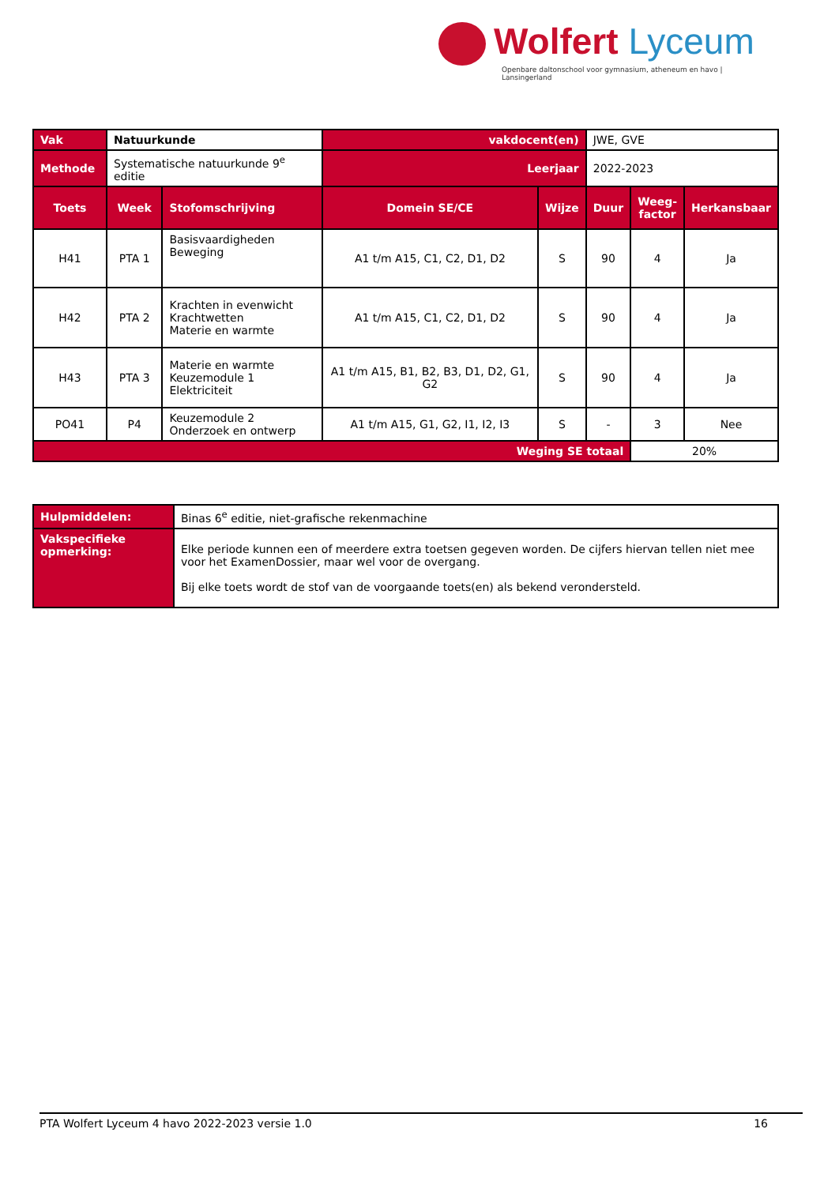Wolfert Lyceum
Openbare daltonschool voor gymnasium, atheneum en havo | Lansingerland
| Vak | Natuurkunde | | vakdocent(en) | | JWE, GVE | | |
| Methode | Systematische natuurkunde 9<sup>e</sup> editie | | Leerjaar | | 2022-2023 | | |
| Toets | Week | Stofomschrijving | Domein SE/CE | Wijze | Duur | Weeg- factor | Herkansbaar |
| H41 | PTA 1 | Basisvaardigheden Beweging | A1 t/m A15, C1, C2, D1, D2 | S | 90 | 4 | Ja |
| H42 | PTA 2 | Krachten in evenwicht Krachtwetten Materie en warmte | A1 t/m A15, C1, C2, D1, D2 | S | 90 | 4 | Ja |
| H43 | PTA 3 | Materie en warmte Keuzemodule 1 Elektriciteit | A1 t/m A15, B1, B2, B3, D1, D2, G1, G2 | S | 90 | 4 | Ja |
| PO41 | P4 | Keuzemodule 2 Onderzoek en ontwerp | A1 t/m A15, G1, G2, I1, I2, I3 | S | - | 3 | Nee |
| Weging SE totaal | | | | | | 20% | |
| Hulpmiddelen: | Binas 6<sup>e</sup> editie, niet-grafische rekenmachine |
| Vakspecifieke opmerking: | Elke periode kunnen een of meerdere extra toetsen gegeven worden. De cijfers hiervan tellen niet mee voor het ExamenDossier, maar wel voor de overgang. Bij elke toets wordt de stof van de voorgaande toets(en) als bekend verondersteld. |
PTA Wolfert Lyceum 4 havo 2022-2023 versie 1.0 16